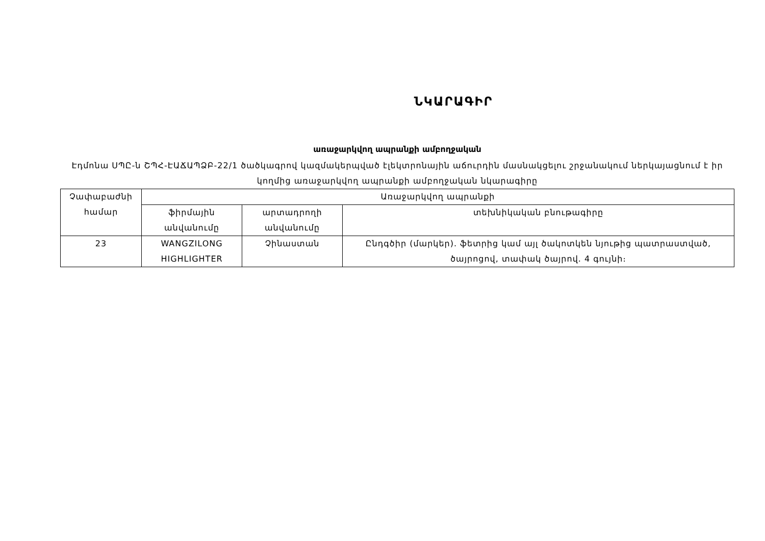ՆԿԱՐԱԳԻՐ
առաջարկվող ապրանքի ամբողջական
Էդմոնա ՍՊԸ-ն ՇՊՀ-ԷԱՃԱՊՁԲ-22/1 ծածկագրով կազմակերպված էլեկտրոնային աճուրդին մասնակցելու շրջանակում ներկայացնում է իր կողմից առաջարկվող ապրանքի ամբողջական նկարագիրը
| Չափաբաժնի համար | Առաջարկվող ապրանքի | | |
| --- | --- | --- | --- |
| | ֆիրմային անվանումը | արտադրողի անվանումը | տեխնիկական բնութագիրը |
| 23 | WANGZILONG HIGHLIGHTER | Չինաստան | Ընդգծիր (մարկեր). ֆետրից կամ այլ ծակոտկեն նյութից պատրաստված, ծայրոցով, տափակ ծայրով. 4 գույնի։ |